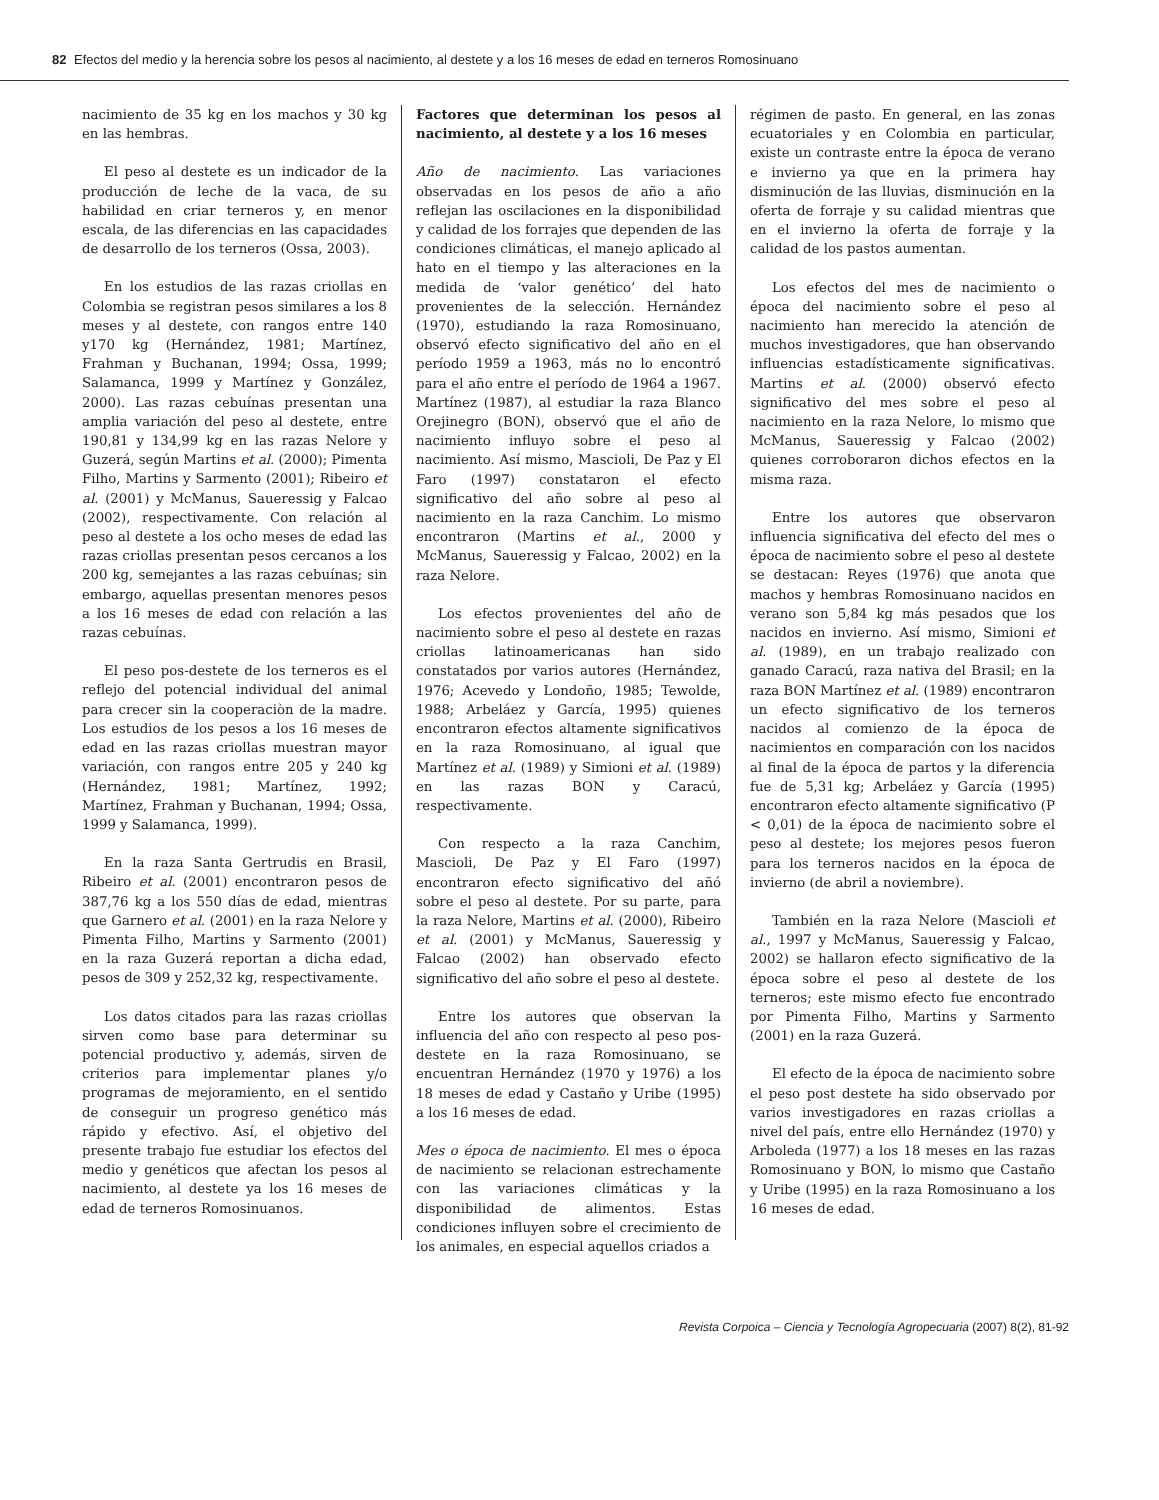82 Efectos del medio y la herencia sobre los pesos al nacimiento, al destete y a los 16 meses de edad en terneros Romosinuano
nacimiento de 35 kg en los machos y 30 kg en las hembras.
El peso al destete es un indicador de la producción de leche de la vaca, de su habilidad en criar terneros y, en menor escala, de las diferencias en las capacidades de desarrollo de los terneros (Ossa, 2003).
En los estudios de las razas criollas en Colombia se registran pesos similares a los 8 meses y al destete, con rangos entre 140 y170 kg (Hernández, 1981; Martínez, Frahman y Buchanan, 1994; Ossa, 1999; Salamanca, 1999 y Martínez y González, 2000). Las razas cebuínas presentan una amplia variación del peso al destete, entre 190,81 y 134,99 kg en las razas Nelore y Guzerá, según Martins et al. (2000); Pimenta Filho, Martins y Sarmento (2001); Ribeiro et al. (2001) y McManus, Saueressig y Falcao (2002), respectivamente. Con relación al peso al destete a los ocho meses de edad las razas criollas presentan pesos cercanos a los 200 kg, semejantes a las razas cebuínas; sin embargo, aquellas presentan menores pesos a los 16 meses de edad con relación a las razas cebuínas.
El peso pos-destete de los terneros es el reflejo del potencial individual del animal para crecer sin la cooperaciòn de la madre. Los estudios de los pesos a los 16 meses de edad en las razas criollas muestran mayor variación, con rangos entre 205 y 240 kg (Hernández, 1981; Martínez, 1992; Martínez, Frahman y Buchanan, 1994; Ossa, 1999 y Salamanca, 1999).
En la raza Santa Gertrudis en Brasil, Ribeiro et al. (2001) encontraron pesos de 387,76 kg a los 550 días de edad, mientras que Garnero et al. (2001) en la raza Nelore y Pimenta Filho, Martins y Sarmento (2001) en la raza Guzerá reportan a dicha edad, pesos de 309 y 252,32 kg, respectivamente.
Los datos citados para las razas criollas sirven como base para determinar su potencial productivo y, además, sirven de criterios para implementar planes y/o programas de mejoramiento, en el sentido de conseguir un progreso genético más rápido y efectivo. Así, el objetivo del presente trabajo fue estudiar los efectos del medio y genéticos que afectan los pesos al nacimiento, al destete ya los 16 meses de edad de terneros Romosinuanos.
Factores que determinan los pesos al nacimiento, al destete y a los 16 meses
Año de nacimiento. Las variaciones observadas en los pesos de año a año reflejan las oscilaciones en la disponibilidad y calidad de los forrajes que dependen de las condiciones climáticas, el manejo aplicado al hato en el tiempo y las alteraciones en la medida de ‘valor genético’ del hato provenientes de la selección. Hernández (1970), estudiando la raza Romosinuano, observó efecto significativo del año en el período 1959 a 1963, más no lo encontró para el año entre el período de 1964 a 1967. Martínez (1987), al estudiar la raza Blanco Orejinegro (BON), observó que el año de nacimiento influyo sobre el peso al nacimiento. Así mismo, Mascioli, De Paz y El Faro (1997) constataron el efecto significativo del año sobre al peso al nacimiento en la raza Canchim. Lo mismo encontraron (Martins et al., 2000 y McManus, Saueressig y Falcao, 2002) en la raza Nelore.
Los efectos provenientes del año de nacimiento sobre el peso al destete en razas criollas latinoamericanas han sido constatados por varios autores (Hernández, 1976; Acevedo y Londoño, 1985; Tewolde, 1988; Arbeláez y García, 1995) quienes encontraron efectos altamente significativos en la raza Romosinuano, al igual que Martínez et al. (1989) y Simioni et al. (1989) en las razas BON y Caracú, respectivamente.
Con respecto a la raza Canchim, Mascioli, De Paz y El Faro (1997) encontraron efecto significativo del añó sobre el peso al destete. Por su parte, para la raza Nelore, Martins et al. (2000), Ribeiro et al. (2001) y McManus, Saueressig y Falcao (2002) han observado efecto significativo del año sobre el peso al destete.
Entre los autores que observan la influencia del año con respecto al peso pos-destete en la raza Romosinuano, se encuentran Hernández (1970 y 1976) a los 18 meses de edad y Castaño y Uribe (1995) a los 16 meses de edad.
Mes o época de nacimiento. El mes o época de nacimiento se relacionan estrechamente con las variaciones climáticas y la disponibilidad de alimentos. Estas condiciones influyen sobre el crecimiento de los animales, en especial aquellos criados a
régimen de pasto. En general, en las zonas ecuatoriales y en Colombia en particular, existe un contraste entre la época de verano e invierno ya que en la primera hay disminución de las lluvias, disminución en la oferta de forraje y su calidad mientras que en el invierno la oferta de forraje y la calidad de los pastos aumentan.
Los efectos del mes de nacimiento o época del nacimiento sobre el peso al nacimiento han merecido la atención de muchos investigadores, que han observando influencias estadísticamente significativas. Martins et al. (2000) observó efecto significativo del mes sobre el peso al nacimiento en la raza Nelore, lo mismo que McManus, Saueressig y Falcao (2002) quienes corroboraron dichos efectos en la misma raza.
Entre los autores que observaron influencia significativa del efecto del mes o época de nacimiento sobre el peso al destete se destacan: Reyes (1976) que anota que machos y hembras Romosinuano nacidos en verano son 5,84 kg más pesados que los nacidos en invierno. Así mismo, Simioni et al. (1989), en un trabajo realizado con ganado Caracú, raza nativa del Brasil; en la raza BON Martínez et al. (1989) encontraron un efecto significativo de los terneros nacidos al comienzo de la época de nacimientos en comparación con los nacidos al final de la época de partos y la diferencia fue de 5,31 kg; Arbeláez y García (1995) encontraron efecto altamente significativo (P < 0,01) de la época de nacimiento sobre el peso al destete; los mejores pesos fueron para los terneros nacidos en la época de invierno (de abril a noviembre).
También en la raza Nelore (Mascioli et al., 1997 y McManus, Saueressig y Falcao, 2002) se hallaron efecto significativo de la época sobre el peso al destete de los terneros; este mismo efecto fue encontrado por Pimenta Filho, Martins y Sarmento (2001) en la raza Guzerá.
El efecto de la época de nacimiento sobre el peso post destete ha sido observado por varios investigadores en razas criollas a nivel del país, entre ello Hernández (1970) y Arboleda (1977) a los 18 meses en las razas Romosinuano y BON, lo mismo que Castaño y Uribe (1995) en la raza Romosinuano a los 16 meses de edad.
Revista Corpoica – Ciencia y Tecnología Agropecuaria (2007) 8(2), 81-92